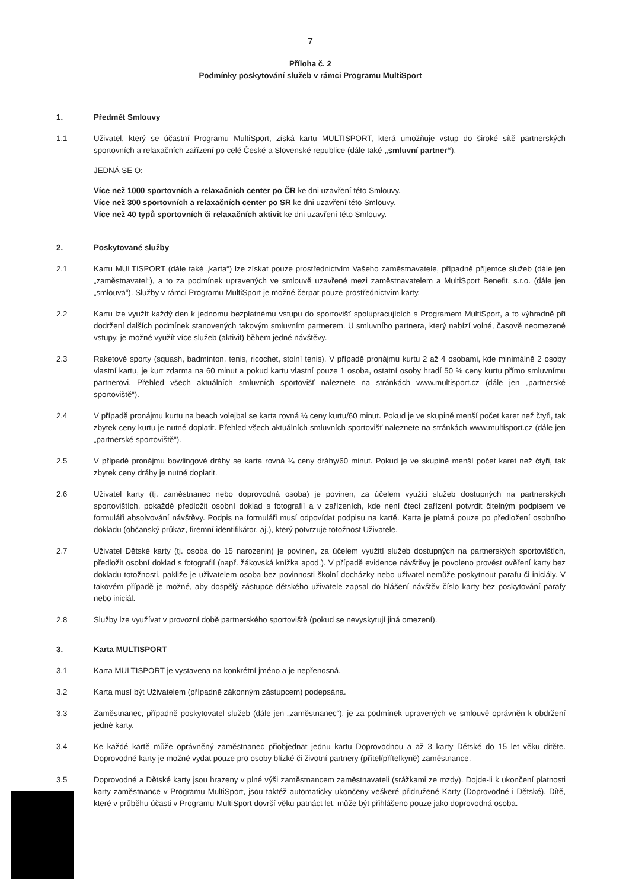7
Příloha č. 2
Podmínky poskytování služeb v rámci Programu MultiSport
1. Předmět Smlouvy
1.1 Uživatel, který se účastní Programu MultiSport, získá kartu MULTISPORT, která umožňuje vstup do široké sítě partnerských sportovních a relaxačních zařízení po celé České a Slovenské republice (dále také „smluvní partner“).
JEDNÁ SE O:
Více než 1000 sportovních a relaxačních center po ČR ke dni uzavření této Smlouvy.
Více než 300 sportovních a relaxačních center po SR ke dni uzavření této Smlouvy.
Více než 40 typů sportovních či relaxačních aktivit ke dni uzavření této Smlouvy.
2. Poskytované služby
2.1 Kartu MULTISPORT (dále také „karta“) lze získat pouze prostřednictvím Vašeho zaměstnavatele, případně příjemce služeb (dále jen „zaměstnavatel“), a to za podmínek upravených ve smlouvě uzavřené mezi zaměstnavatelem a MultiSport Benefit, s.r.o. (dále jen „smlouva“). Služby v rámci Programu MultiSport je možné čerpat pouze prostřednictvím karty.
2.2 Kartu lze využít každý den k jednomu bezplatnému vstupu do sportovišť spolupracujících s Programem MultiSport, a to výhradně při dodržení dalších podmínek stanovených takovým smluvním partnerem. U smluvního partnera, který nabízí volné, časově neomezené vstupy, je možné využít více služeb (aktivit) během jedné návštěvy.
2.3 Raketové sporty (squash, badminton, tenis, ricochet, stolní tenis). V případě pronájmu kurtu 2 až 4 osobami, kde minimálně 2 osoby vlastní kartu, je kurt zdarma na 60 minut a pokud kartu vlastní pouze 1 osoba, ostatní osoby hradí 50 % ceny kurtu přímo smluvnímu partnerovi. Přehled všech aktuálních smluvních sportovišť naleznete na stránkách www.multisport.cz (dále jen „partnerské sportoviště“).
2.4 V případě pronájmu kurtu na beach volejbal se karta rovná ¼ ceny kurtu/60 minut. Pokud je ve skupině menší počet karet než čtyři, tak zbytek ceny kurtu je nutné doplatit. Přehled všech aktuálních smluvních sportovišť naleznete na stránkách www.multisport.cz (dále jen „partnerské sportoviště“).
2.5 V případě pronájmu bowlingové dráhy se karta rovná ¼ ceny dráhy/60 minut. Pokud je ve skupině menší počet karet než čtyři, tak zbytek ceny dráhy je nutné doplatit.
2.6 Uživatel karty (tj. zaměstnanec nebo doprovodná osoba) je povinen, za účelem využití služeb dostupných na partnerských sportovištích, pokaždé předložit osobní doklad s fotografií a v zařízeních, kde není čtecí zařízení potvrdit čitelným podpisem ve formuláři absolvování návštěvy. Podpis na formuláři musí odpovídat podpisu na kartě. Karta je platná pouze po předložení osobního dokladu (občanský průkaz, firemní identifikátor, aj.), který potvrzuje totožnost Uživatele.
2.7 Uživatel Dětské karty (tj. osoba do 15 narozenin) je povinen, za účelem využití služeb dostupných na partnerských sportovištích, předložit osobní doklad s fotografií (např. žákovská knížka apod.). V případě evidence návštěvy je povoleno provést ověření karty bez dokladu totožnosti, pakliže je uživatelem osoba bez povinnosti školní docházky nebo uživatel nemůže poskytnout parafu či iniciály. V takovém případě je možné, aby dospělý zástupce dětského uživatele zapsal do hlášení návštěv číslo karty bez poskytování parafy nebo iniciál.
2.8 Služby lze využívat v provozní době partnerského sportoviště (pokud se nevyskytují jiná omezení).
3. Karta MULTISPORT
3.1 Karta MULTISPORT je vystavena na konkrétní jméno a je nepřenosná.
3.2 Karta musí být Uživatelem (případně zákonným zástupcem) podepsána.
3.3 Zaměstnanec, případně poskytovatel služeb (dále jen „zaměstnanec“), je za podmínek upravených ve smlouvě oprávněn k obdržení jedné karty.
3.4 Ke každé kartě může oprávněný zaměstnanec přiobjednat jednu kartu Doprovodnou a až 3 karty Dětské do 15 let věku dítěte. Doprovodné karty je možné vydat pouze pro osoby blízké či životní partnery (přítel/přítelkyně) zaměstnance.
3.5 Doprovodné a Dětské karty jsou hrazeny v plné výši zaměstnancem zaměstnavateli (srážkami ze mzdy). Dojde-li k ukončení platnosti karty zaměstnance v Programu MultiSport, jsou taktéž automaticky ukončeny veškeré přidružené Karty (Doprovodné i Dětské). Dítě, které v průběhu účasti v Programu MultiSport dovrší věku patnáct let, může být přihlášeno pouze jako doprovodná osoba.